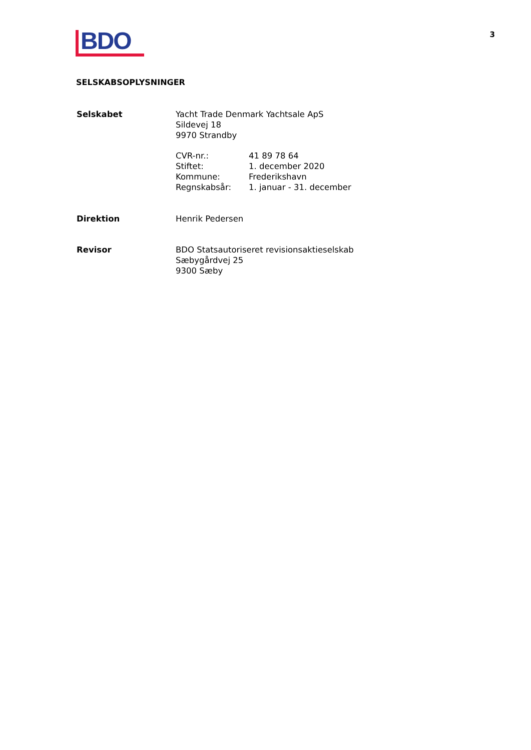BDO
3
SELSKABSOPLYSNINGER
| Selskabet | Yacht Trade Denmark Yachtsale ApS Sildevej 18 9970 Strandby / CVR-nr.: / 41 89 78 64 / / Stiftet: / 1. december 2020 / / Kommune: / Frederikshavn / / Regnskabsår: / 1. januar - 31. december / |
| Direktion | Henrik Pedersen |
| Revisor | BDO Statsautoriseret revisionsaktieselskab Sæbygårdvej 25 9300 Sæby |